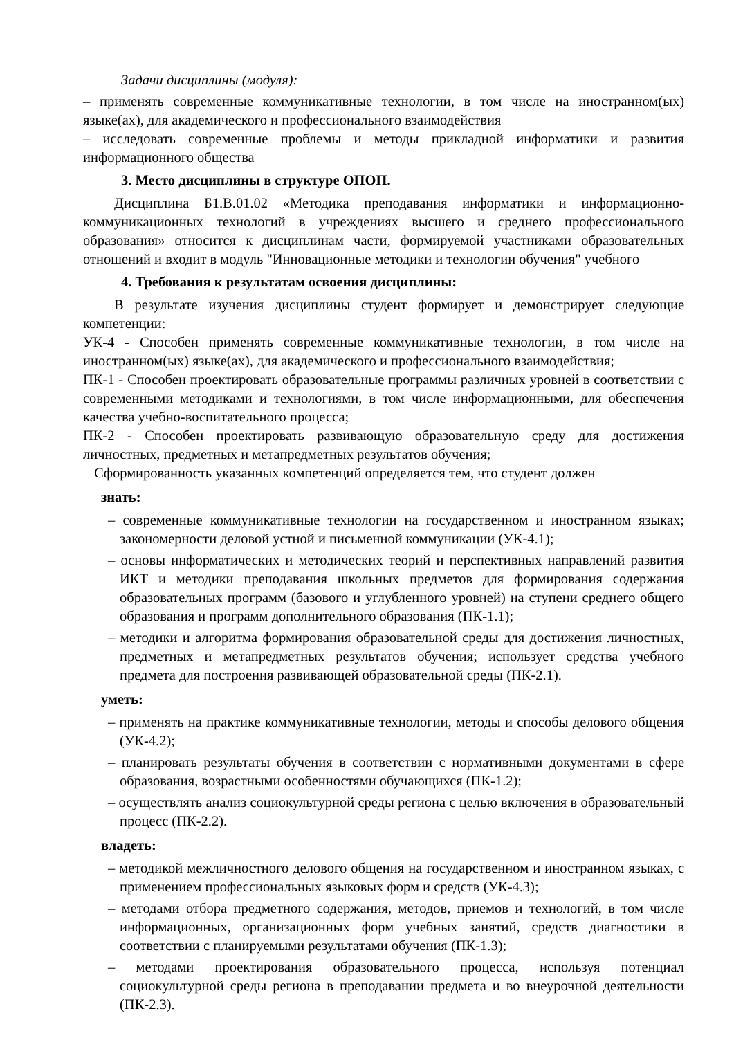Задачи дисциплины (модуля):
– применять современные коммуникативные технологии, в том числе на иностранном(ых) языке(ах), для академического и профессионального взаимодействия
– исследовать современные проблемы и методы прикладной информатики и развития информационного общества
3. Место дисциплины в структуре ОПОП.
Дисциплина Б1.В.01.02 «Методика преподавания информатики и информационно-коммуникационных технологий в учреждениях высшего и среднего профессионального образования» относится к дисциплинам части, формируемой участниками образовательных отношений и входит в модуль "Инновационные методики и технологии обучения" учебного
4. Требования к результатам освоения дисциплины:
В результате изучения дисциплины студент формирует и демонстрирует следующие компетенции:
УК-4 - Способен применять современные коммуникативные технологии, в том числе на иностранном(ых) языке(ах), для академического и профессионального взаимодействия;
ПК-1 - Способен проектировать образовательные программы различных уровней в соответствии с современными методиками и технологиями, в том числе информационными, для обеспечения качества учебно-воспитательного процесса;
ПК-2 - Способен проектировать развивающую образовательную среду для достижения личностных, предметных и метапредметных результатов обучения;
Сформированность указанных компетенций определяется тем, что студент должен
знать:
– современные коммуникативные технологии на государственном и иностранном языках; закономерности деловой устной и письменной коммуникации (УК-4.1);
– основы информатических и методических теорий и перспективных направлений развития ИКТ и методики преподавания школьных предметов для формирования содержания образовательных программ (базового и углубленного уровней) на ступени среднего общего образования и программ дополнительного образования (ПК-1.1);
– методики и алгоритма формирования образовательной среды для достижения личностных, предметных и метапредметных результатов обучения; использует средства учебного предмета для построения развивающей образовательной среды (ПК-2.1).
уметь:
– применять на практике коммуникативные технологии, методы и способы делового общения (УК-4.2);
– планировать результаты обучения в соответствии с нормативными документами в сфере образования, возрастными особенностями обучающихся (ПК-1.2);
– осуществлять анализ социокультурной среды региона с целью включения в образовательный процесс (ПК-2.2).
владеть:
– методикой межличностного делового общения на государственном и иностранном языках, с применением профессиональных языковых форм и средств (УК-4.3);
– методами отбора предметного содержания, методов, приемов и технологий, в том числе информационных, организационных форм учебных занятий, средств диагностики в соответствии с планируемыми результатами обучения (ПК-1.3);
– методами проектирования образовательного процесса, используя потенциал социокультурной среды региона в преподавании предмета и во внеурочной деятельности (ПК-2.3).